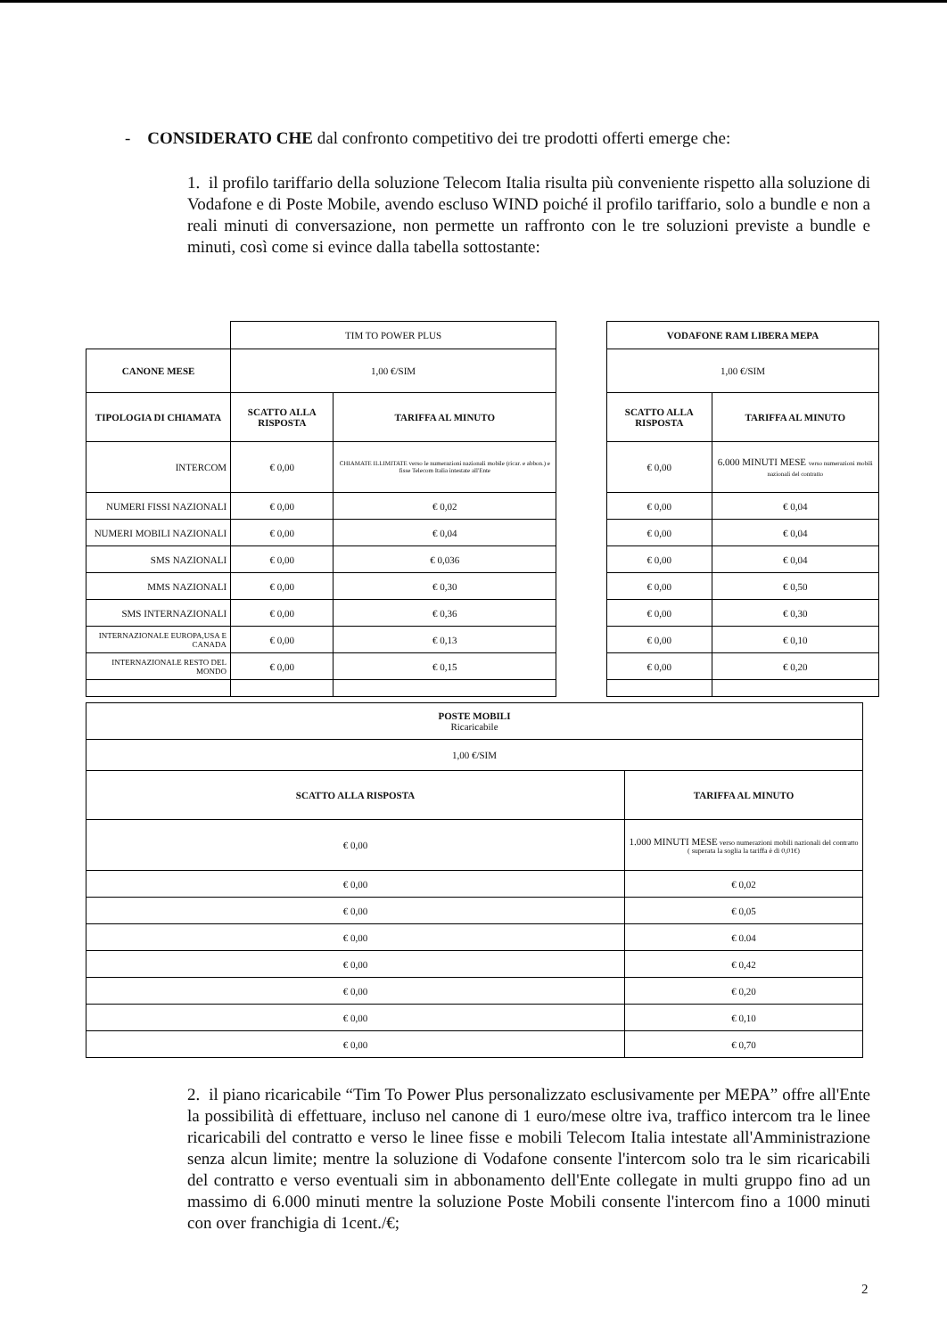- CONSIDERATO CHE dal confronto competitivo dei tre prodotti offerti emerge che:
1. il profilo tariffario della soluzione Telecom Italia risulta più conveniente rispetto alla soluzione di Vodafone e di Poste Mobile, avendo escluso WIND poiché il profilo tariffario, solo a bundle e non a reali minuti di conversazione, non permette un raffronto con le tre soluzioni previste a bundle e minuti, così come si evince dalla tabella sottostante:
| | TIM TO POWER PLUS | |
| CANONE MESE | 1,00 €/SIM | |
| TIPOLOGIA DI CHIAMATA | SCATTO ALLA RISPOSTA | TARIFFA AL MINUTO |
| INTERCOM | € 0,00 | CHIAMATE ILLIMITATE verso le numerazioni nazionali mobile (ricar. e abbon.) e fisse Telecom Italia intestate all'Ente |
| NUMERI FISSI NAZIONALI | € 0,00 | € 0,02 |
| NUMERI MOBILI NAZIONALI | € 0,00 | € 0,04 |
| SMS NAZIONALI | € 0,00 | € 0,036 |
| MMS NAZIONALI | € 0,00 | € 0,30 |
| SMS INTERNAZIONALI | € 0,00 | € 0,36 |
| INTERNAZIONALE EUROPA,USA E CANADA | € 0,00 | € 0,13 |
| INTERNAZIONALE RESTO DEL MONDO | € 0,00 | € 0,15 |
| VODAFONE RAM LIBERA MEPA | |
| --- | --- |
| 1,00 €/SIM | |
| SCATTO ALLA RISPOSTA | TARIFFA AL MINUTO |
| € 0,00 | 6.000 MINUTI MESE verso numerazioni mobili nazionali del contratto |
| € 0,00 | € 0,04 |
| € 0,00 | € 0,04 |
| € 0,00 | € 0,04 |
| € 0,00 | € 0,50 |
| € 0,00 | € 0,30 |
| € 0,00 | € 0,10 |
| € 0,00 | € 0,20 |
| POSTE MOBILI Ricaricabile | |
| 1,00 €/SIM | |
| SCATTO ALLA RISPOSTA | TARIFFA AL MINUTO |
| € 0,00 | 1.000 MINUTI MESE verso numerazioni mobili nazionali del contratto ( superata la soglia la tariffa è di 0,01€) |
| € 0,00 | € 0,02 |
| € 0,00 | € 0,05 |
| € 0,00 | € 0.04 |
| € 0,00 | € 0,42 |
| € 0,00 | € 0,20 |
| € 0,00 | € 0,10 |
| € 0,00 | € 0,70 |
2. il piano ricaricabile “Tim To Power Plus personalizzato esclusivamente per MEPA” offre all'Ente la possibilità di effettuare, incluso nel canone di 1 euro/mese oltre iva, traffico intercom tra le linee ricaricabili del contratto e verso le linee fisse e mobili Telecom Italia intestate all'Amministrazione senza alcun limite; mentre la soluzione di Vodafone consente l'intercom solo tra le sim ricaricabili del contratto e verso eventuali sim in abbonamento dell'Ente collegate in multi gruppo fino ad un massimo di 6.000 minuti mentre la soluzione Poste Mobili consente l'intercom fino a 1000 minuti con over franchigia di 1cent./€;
2